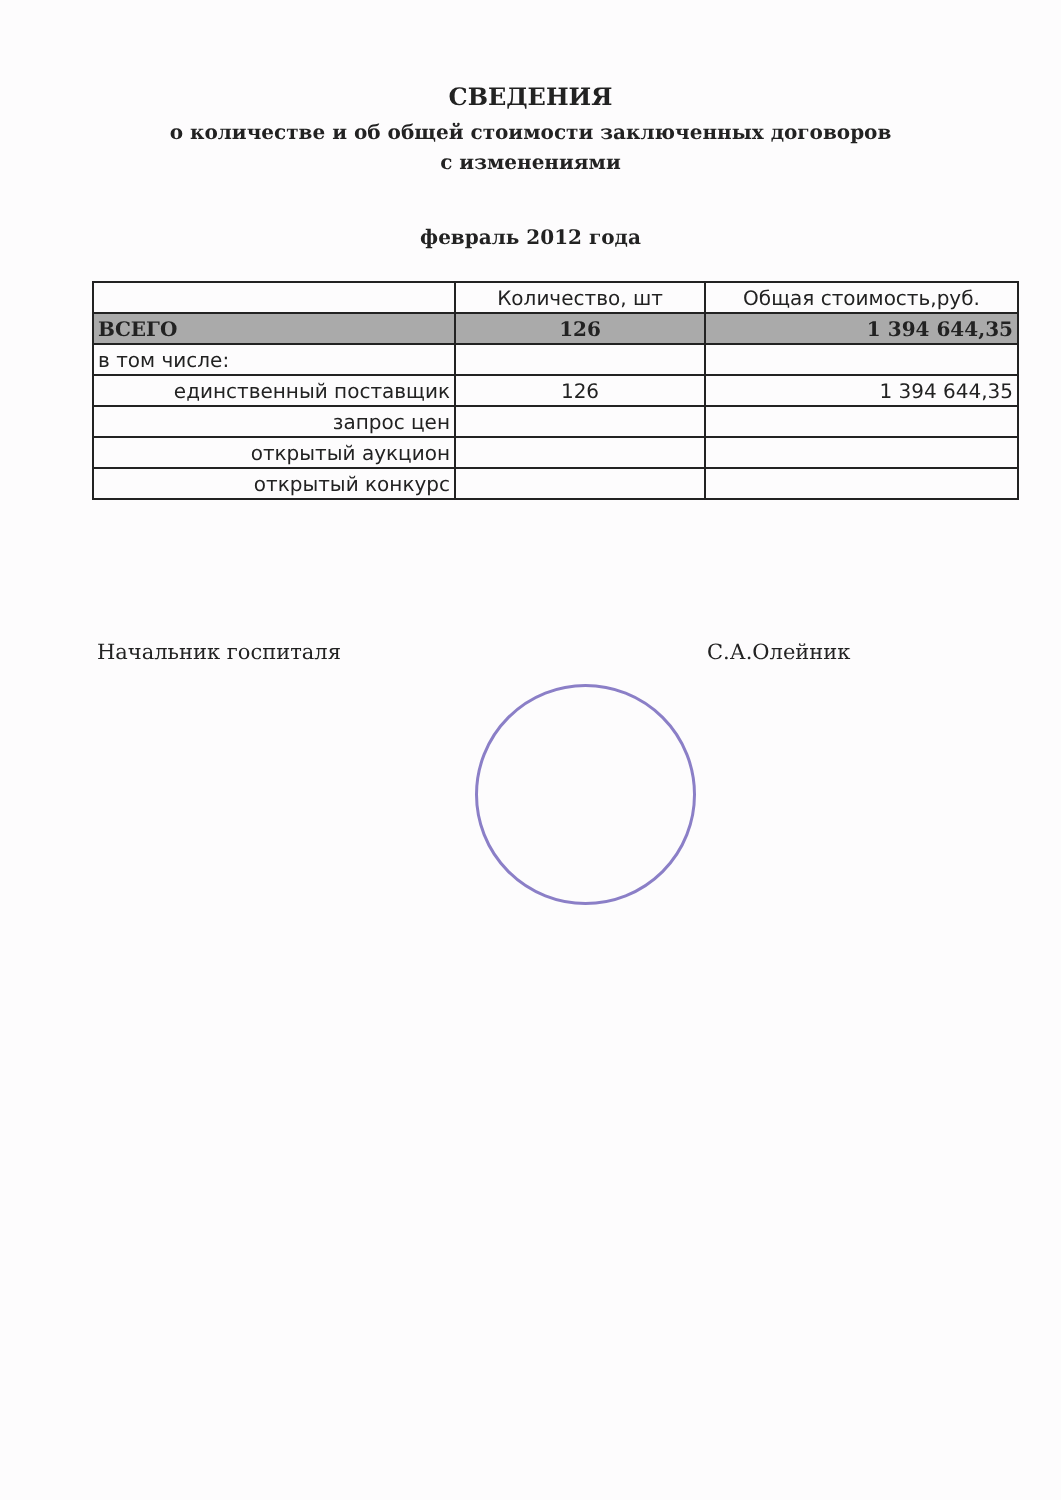СВЕДЕНИЯ
о количестве и об общей стоимости заключенных договоров
с изменениями
февраль 2012 года
| | Количество, шт | Общая стоимость,руб. |
| --- | --- | --- |
| ВСЕГО | 126 | 1 394 644,35 |
| в том числе: | | |
| единственный поставщик | 126 | 1 394 644,35 |
| запрос цен | | |
| открытый аукцион | | |
| открытый конкурс | | |
Начальник госпиталя С.А.Олейник